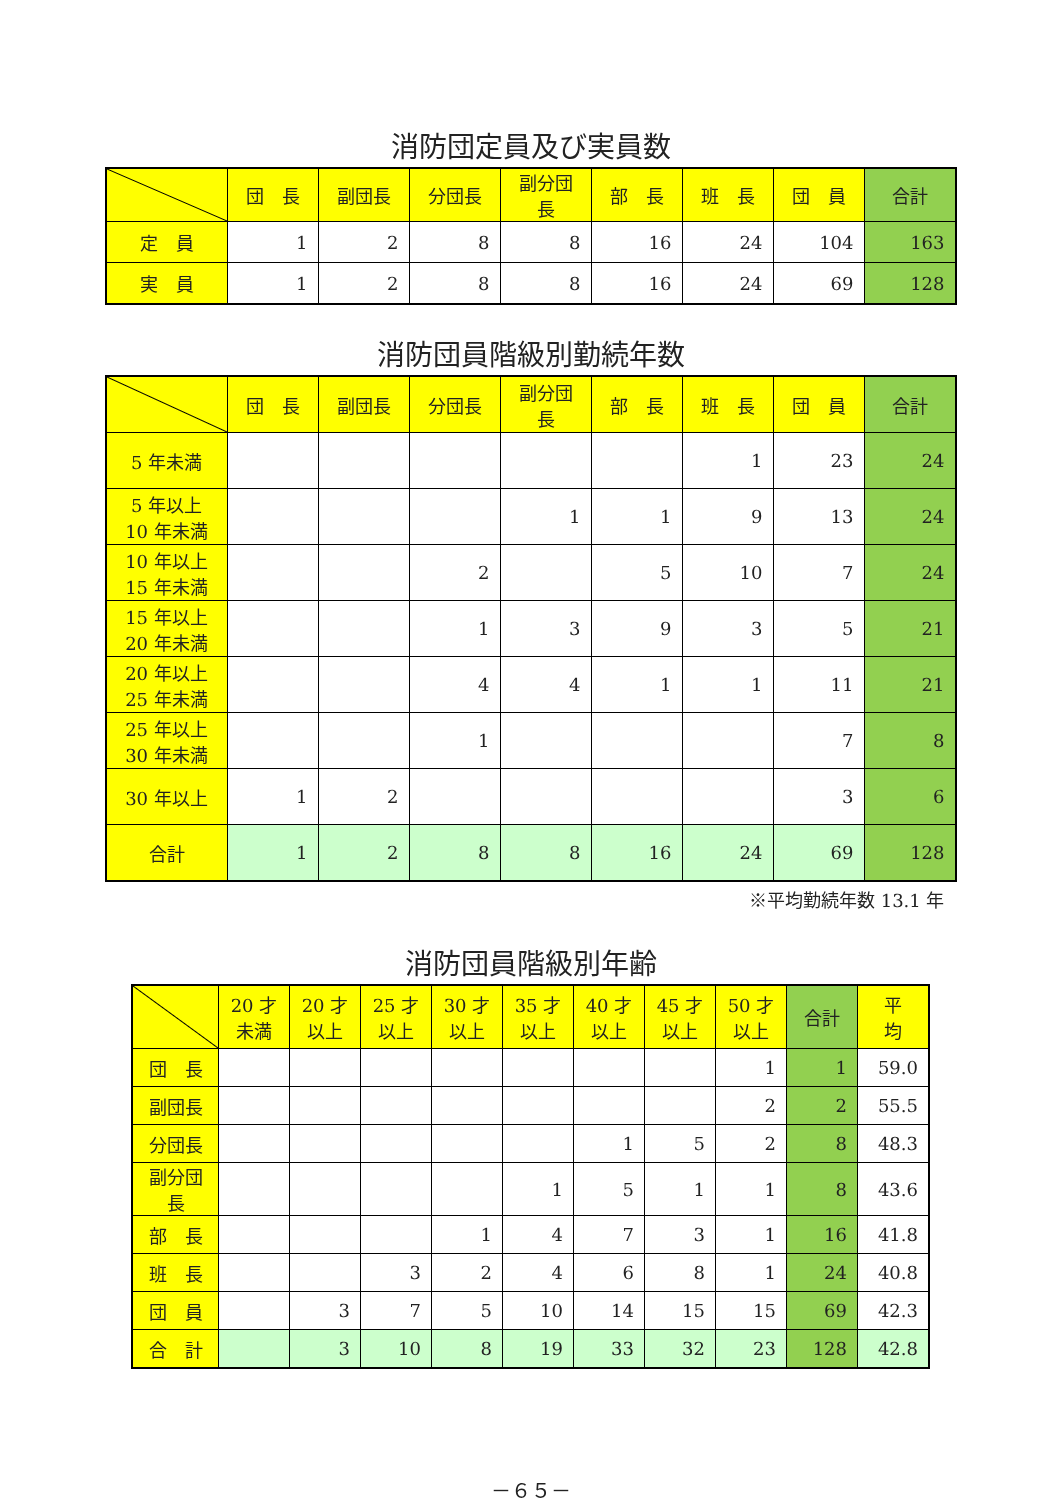消防団定員及び実員数
| | 団 長 | 副団長 | 分団長 | 副分団長 | 部 長 | 班 長 | 団 員 | 合計 |
| --- | --- | --- | --- | --- | --- | --- | --- | --- |
| 定 員 | 1 | 2 | 8 | 8 | 16 | 24 | 104 | 163 |
| 実 員 | 1 | 2 | 8 | 8 | 16 | 24 | 69 | 128 |
消防団員階級別勤続年数
| | 団 長 | 副団長 | 分団長 | 副分団長 | 部 長 | 班 長 | 団 員 | 合計 |
| --- | --- | --- | --- | --- | --- | --- | --- | --- |
| 5 年未満 | | | | | | 1 | 23 | 24 |
| 5 年以上 10 年未満 | | | | 1 | 1 | 9 | 13 | 24 |
| 10 年以上 15 年未満 | | | 2 | | 5 | 10 | 7 | 24 |
| 15 年以上 20 年未満 | | | 1 | 3 | 9 | 3 | 5 | 21 |
| 20 年以上 25 年未満 | | | 4 | 4 | 1 | 1 | 11 | 21 |
| 25 年以上 30 年未満 | | | 1 | | | | 7 | 8 |
| 30 年以上 | 1 | 2 | | | | | 3 | 6 |
| 合計 | 1 | 2 | 8 | 8 | 16 | 24 | 69 | 128 |
※平均勤続年数 13.1 年
消防団員階級別年齢
| | 20 才 未満 | 20 才 以上 | 25 才 以上 | 30 才 以上 | 35 才 以上 | 40 才 以上 | 45 才 以上 | 50 才 以上 | 合計 | 平 均 |
| --- | --- | --- | --- | --- | --- | --- | --- | --- | --- | --- |
| 団 長 | | | | | | | | 1 | 1 | 59.0 |
| 副団長 | | | | | | | | 2 | 2 | 55.5 |
| 分団長 | | | | | | 1 | 5 | 2 | 8 | 48.3 |
| 副分団長 | | | | | 1 | 5 | 1 | 1 | 8 | 43.6 |
| 部 長 | | | | 1 | 4 | 7 | 3 | 1 | 16 | 41.8 |
| 班 長 | | | 3 | 2 | 4 | 6 | 8 | 1 | 24 | 40.8 |
| 団 員 | | 3 | 7 | 5 | 10 | 14 | 15 | 15 | 69 | 42.3 |
| 合 計 | | 3 | 10 | 8 | 19 | 33 | 32 | 23 | 128 | 42.8 |
－６５－